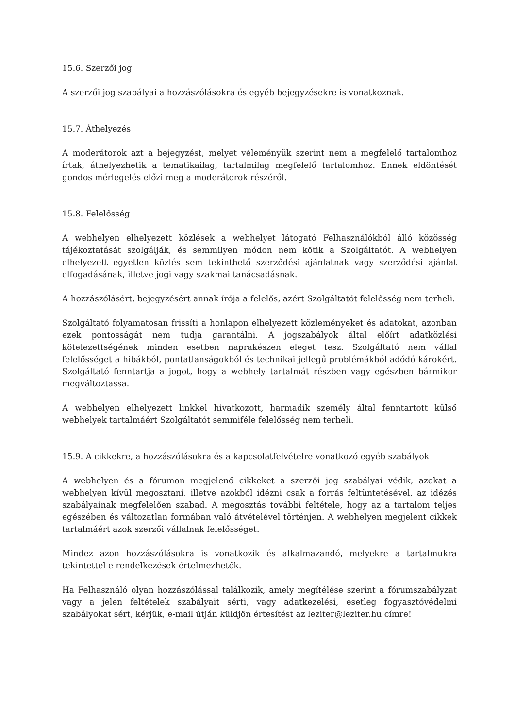15.6. Szerzői jog
A szerzői jog szabályai a hozzászólásokra és egyéb bejegyzésekre is vonatkoznak.
15.7. Áthelyezés
A moderátorok azt a bejegyzést, melyet véleményük szerint nem a megfelelő tartalomhoz írtak, áthelyezhetik a tematikailag, tartalmilag megfelelő tartalomhoz. Ennek eldöntését gondos mérlegelés előzi meg a moderátorok részéről.
15.8. Felelősség
A webhelyen elhelyezett közlések a webhelyet látogató Felhasználókból álló közösség tájékoztatását szolgálják, és semmilyen módon nem kötik a Szolgáltatót. A webhelyen elhelyezett egyetlen közlés sem tekinthető szerződési ajánlatnak vagy szerződési ajánlat elfogadásának, illetve jogi vagy szakmai tanácsadásnak.
A hozzászólásért, bejegyzésért annak írója a felelős, azért Szolgáltatót felelősség nem terheli.
Szolgáltató folyamatosan frissíti a honlapon elhelyezett közleményeket és adatokat, azonban ezek pontosságát nem tudja garantálni. A jogszabályok által előírt adatközlési kötelezettségének minden esetben naprakészen eleget tesz. Szolgáltató nem vállal felelősséget a hibákból, pontatlanságokból és technikai jellegű problémákból adódó károkért. Szolgáltató fenntartja a jogot, hogy a webhely tartalmát részben vagy egészben bármikor megváltoztassa.
A webhelyen elhelyezett linkkel hivatkozott, harmadik személy által fenntartott külső webhelyek tartalmáért Szolgáltatót semmiféle felelősség nem terheli.
15.9. A cikkekre, a hozzászólásokra és a kapcsolatfelvételre vonatkozó egyéb szabályok
A webhelyen és a fórumon megjelenő cikkeket a szerzői jog szabályai védik, azokat a webhelyen kívül megosztani, illetve azokból idézni csak a forrás feltüntetésével, az idézés szabályainak megfelelően szabad. A megosztás további feltétele, hogy az a tartalom teljes egészében és változatlan formában való átvételével történjen. A webhelyen megjelent cikkek tartalmáért azok szerzői vállalnak felelősséget.
Mindez azon hozzászólásokra is vonatkozik és alkalmazandó, melyekre a tartalmukra tekintettel e rendelkezések értelmezhetők.
Ha Felhasználó olyan hozzászólással találkozik, amely megítélése szerint a fórumszabályzat vagy a jelen feltételek szabályait sérti, vagy adatkezelési, esetleg fogyasztóvédelmi szabályokat sért, kérjük, e-mail útján küldjön értesítést az leziter@leziter.hu címre!